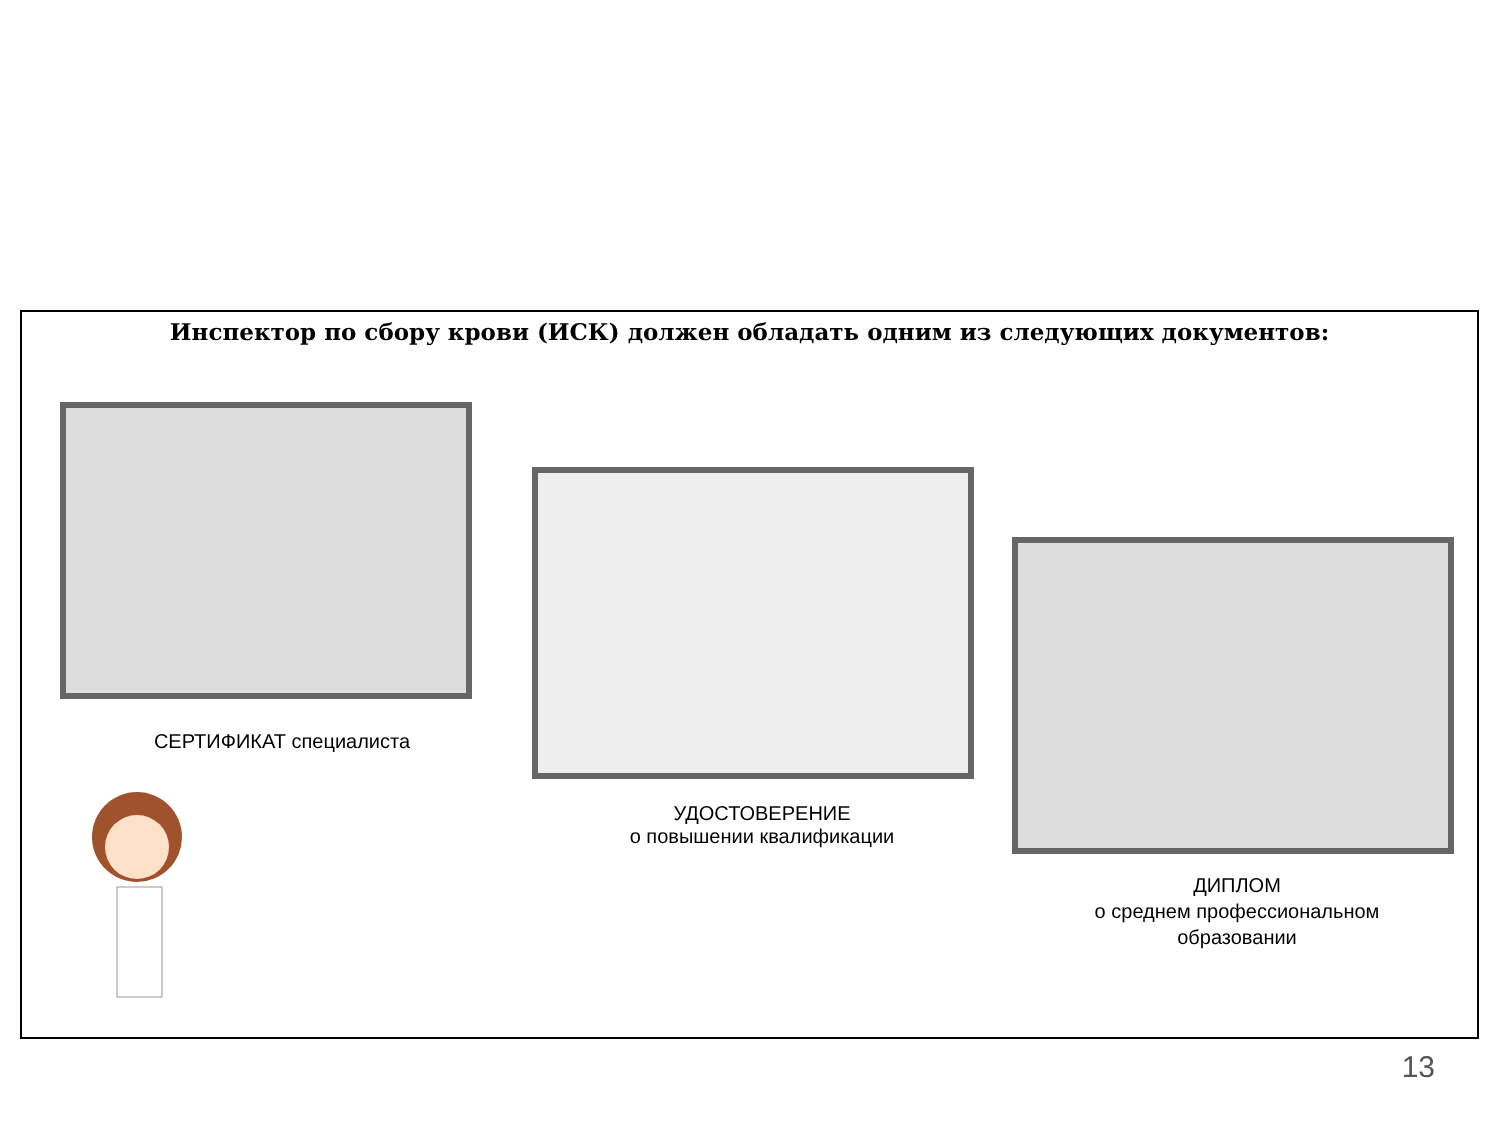Инспектор по сбору крови (ИСК) должен обладать одним из следующих документов:
СЕРТИФИКАТ специалиста
УДОСТОВЕРЕНИЕ
о повышении квалификации
ДИПЛОМ
о среднем профессиональном образовании
13